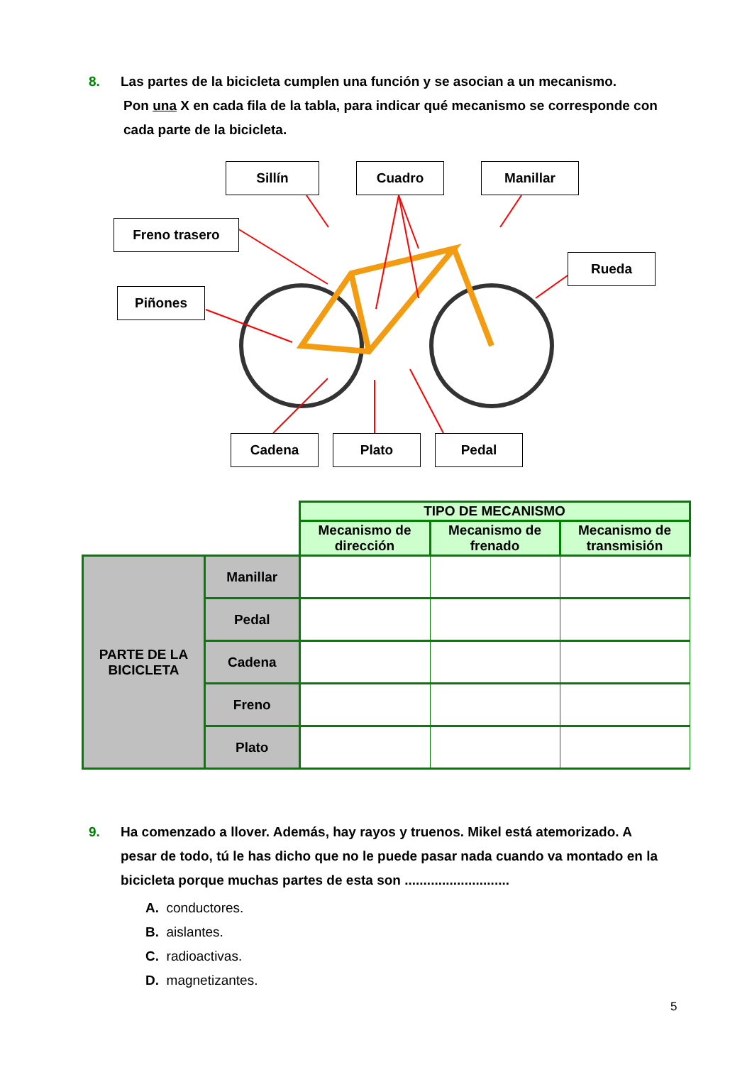8. Las partes de la bicicleta cumplen una función y se asocian a un mecanismo.
Pon una X en cada fila de la tabla, para indicar qué mecanismo se corresponde con
cada parte de la bicicleta.
Sillín Cuadro Manillar
Freno trasero
Piñones
Rueda
Cadena Plato Pedal
| | | TIPO DE MECANISMO | | |
| | | Mecanismo de dirección | Mecanismo de frenado | Mecanismo de transmisión |
| PARTE DE LA BICICLETA | Manillar | | | |
| | Pedal | | | |
| | Cadena | | | |
| | Freno | | | |
| | Plato | | | |
9. Ha comenzado a llover. Además, hay rayos y truenos. Mikel está atemorizado. A
pesar de todo, tú le has dicho que no le puede pasar nada cuando va montado en la
bicicleta porque muchas partes de esta son ............................
A. conductores.
B. aislantes.
C. radioactivas.
D. magnetizantes.
5